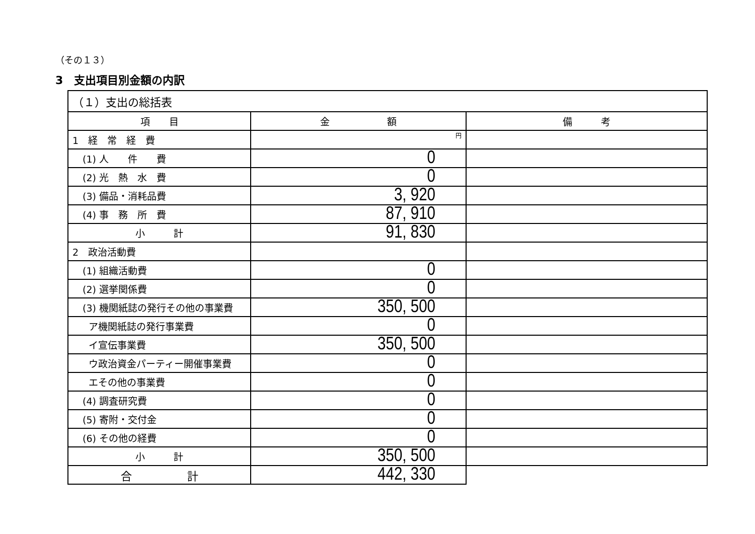（その１３）
3　支出項目別金額の内訳
| （１）支出の総括表 | | |
| --- | --- | --- |
| 項 目 | 金 額 | 備 考 |
| 1 経 常 経 費 | 円 | |
| (1) 人 件 費 | 0 | |
| (2) 光 熱 水 費 | 0 | |
| (3) 備品・消耗品費 | 3, 920 | |
| (4) 事 務 所 費 | 87, 910 | |
| 小 計 | 91, 830 | |
| 2 政治活動費 | | |
| (1) 組織活動費 | 0 | |
| (2) 選挙関係費 | 0 | |
| (3) 機関紙誌の発行その他の事業費 | 350, 500 | |
| ア機関紙誌の発行事業費 | 0 | |
| イ宣伝事業費 | 350, 500 | |
| ウ政治資金パーティー開催事業費 | 0 | |
| エその他の事業費 | 0 | |
| (4) 調査研究費 | 0 | |
| (5) 寄附・交付金 | 0 | |
| (6) その他の経費 | 0 | |
| 小 計 | 350, 500 | |
| 合 計 | 442, 330 | |